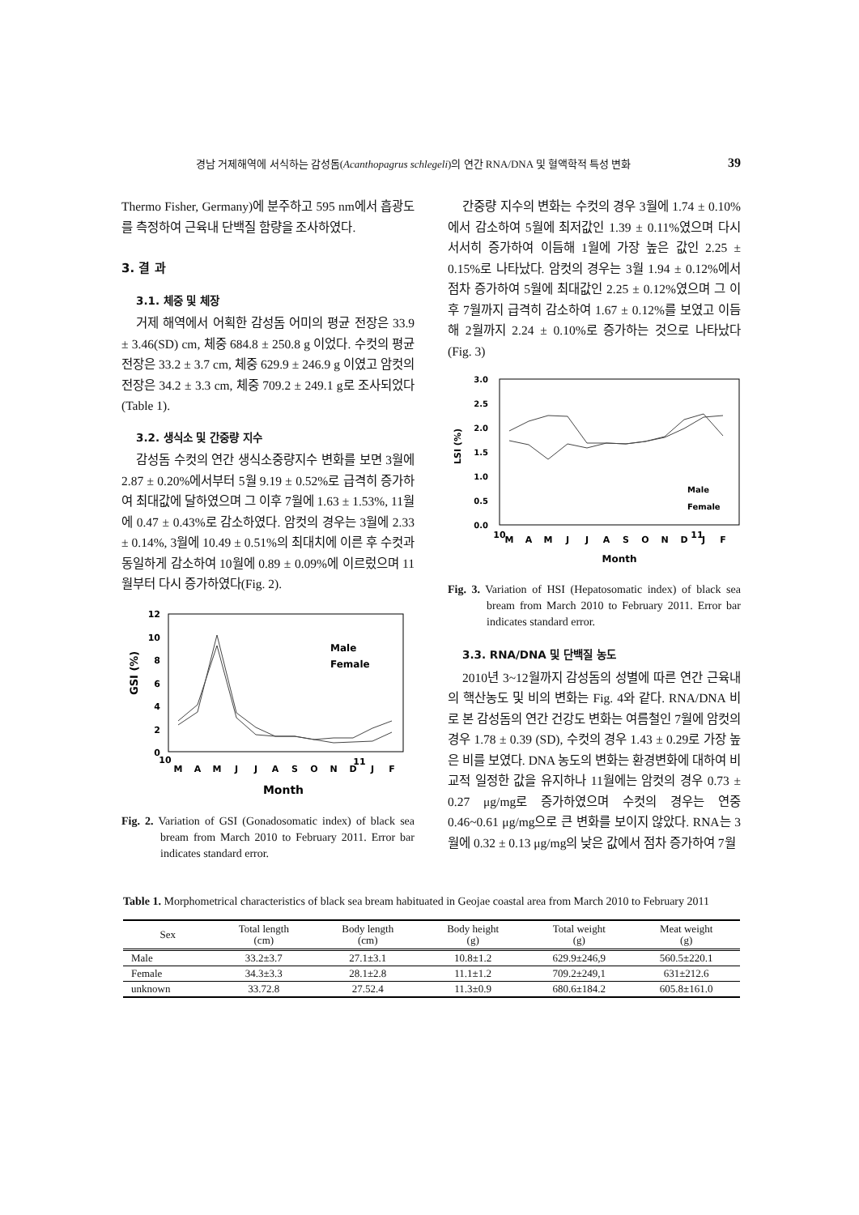경남 거제해역에 서식하는 감성돔(Acanthopagrus schlegeli)의 연간 RNA/DNA 및 혈액학적 특성 변화 39
Thermo Fisher, Germany)에 분주하고 595 nm에서 흡광도를 측정하여 근육내 단백질 함량을 조사하였다.
3. 결 과
3.1. 체중 및 체장
거제 해역에서 어획한 감성돔 어미의 평균 전장은 33.9 ± 3.46(SD) cm, 체중 684.8 ± 250.8 g 이었다. 수컷의 평균 전장은 33.2 ± 3.7 cm, 체중 629.9 ± 246.9 g 이였고 암컷의 전장은 34.2 ± 3.3 cm, 체중 709.2 ± 249.1 g로 조사되었다(Table 1).
3.2. 생식소 및 간중량 지수
감성돔 수컷의 연간 생식소중량지수 변화를 보면 3월에 2.87 ± 0.20%에서부터 5월 9.19 ± 0.52%로 급격히 증가하여 최대값에 달하였으며 그 이후 7월에 1.63 ± 1.53%, 11월에 0.47 ± 0.43%로 감소하였다. 암컷의 경우는 3월에 2.33 ± 0.14%, 3월에 10.49 ± 0.51%의 최대치에 이른 후 수컷과 동일하게 감소하여 10월에 0.89 ± 0.09%에 이르렀으며 11월부터 다시 증가하였다(Fig. 2).
12
10
8
6
4
2
0
GSI (%)
M
A
M
J
J
A
S
O
N
D
J
F
10
11
Month
Male
Female
Fig. 2. Variation of GSI (Gonadosomatic index) of black sea bream from March 2010 to February 2011. Error bar indicates standard error.
간중량 지수의 변화는 수컷의 경우 3월에 1.74 ± 0.10%에서 감소하여 5월에 최저값인 1.39 ± 0.11%였으며 다시 서서히 증가하여 이듬해 1월에 가장 높은 값인 2.25 ± 0.15%로 나타났다. 암컷의 경우는 3월 1.94 ± 0.12%에서 점차 증가하여 5월에 최대값인 2.25 ± 0.12%였으며 그 이후 7월까지 급격히 감소하여 1.67 ± 0.12%를 보였고 이듬해 2월까지 2.24 ± 0.10%로 증가하는 것으로 나타났다(Fig. 3)
3.0
2.5
2.0
1.5
1.0
0.5
0.0
LSI (%)
M
A
M
J
J
A
S
O
N
D
J
F
10
11
Month
Male
Female
Fig. 3. Variation of HSI (Hepatosomatic index) of black sea bream from March 2010 to February 2011. Error bar indicates standard error.
3.3. RNA/DNA 및 단백질 농도
2010년 3~12월까지 감성돔의 성별에 따른 연간 근육내의 핵산농도 및 비의 변화는 Fig. 4와 같다. RNA/DNA 비로 본 감성돔의 연간 건강도 변화는 여름철인 7월에 암컷의 경우 1.78 ± 0.39 (SD), 수컷의 경우 1.43 ± 0.29로 가장 높은 비를 보였다. DNA 농도의 변화는 환경변화에 대하여 비교적 일정한 값을 유지하나 11월에는 암컷의 경우 0.73 ± 0.27 μg/mg로 증가하였으며 수컷의 경우는 연중 0.46~0.61 μg/mg으로 큰 변화를 보이지 않았다. RNA는 3월에 0.32 ± 0.13 μg/mg의 낮은 값에서 점차 증가하여 7월
Table 1. Morphometrical characteristics of black sea bream habituated in Geojae coastal area from March 2010 to February 2011
| Sex | Total length (cm) | Body length (cm) | Body height (g) | Total weight (g) | Meat weight (g) |
| --- | --- | --- | --- | --- | --- |
| Male | 33.2±3.7 | 27.1±3.1 | 10.8±1.2 | 629.9±246,9 | 560.5±220.1 |
| Female | 34.3±3.3 | 28.1±2.8 | 11.1±1.2 | 709.2±249,1 | 631±212.6 |
| unknown | 33.72.8 | 27.52.4 | 11.3±0.9 | 680.6±184.2 | 605.8±161.0 |